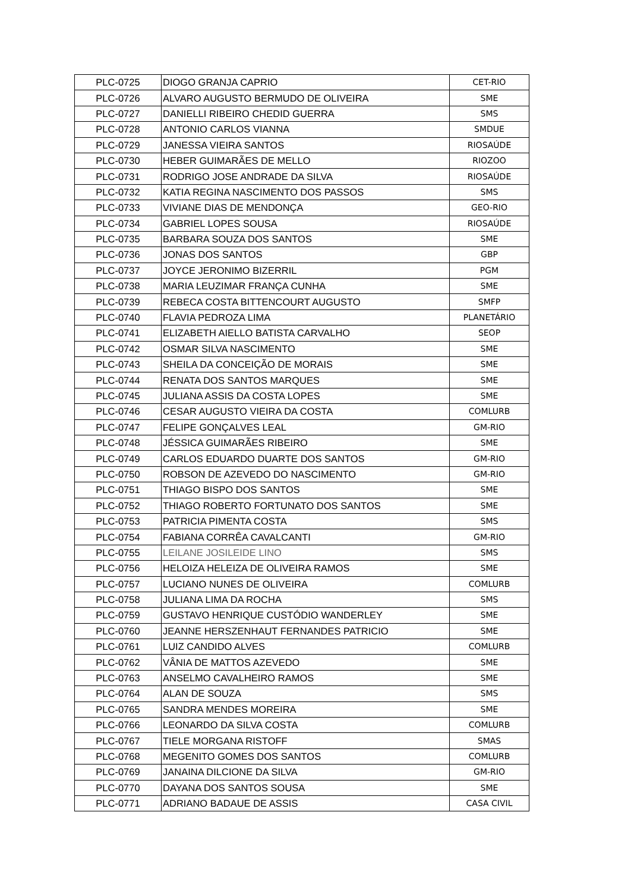| PLC-0725 | DIOGO GRANJA CAPRIO | CET-RIO |
| PLC-0726 | ALVARO AUGUSTO BERMUDO DE OLIVEIRA | SME |
| PLC-0727 | DANIELLI RIBEIRO CHEDID GUERRA | SMS |
| PLC-0728 | ANTONIO CARLOS VIANNA | SMDUE |
| PLC-0729 | JANESSA VIEIRA SANTOS | RIOSAÚDE |
| PLC-0730 | HEBER GUIMARÃES DE MELLO | RIOZOO |
| PLC-0731 | RODRIGO JOSE ANDRADE DA SILVA | RIOSAÚDE |
| PLC-0732 | KATIA REGINA NASCIMENTO DOS PASSOS | SMS |
| PLC-0733 | VIVIANE DIAS DE MENDONÇA | GEO-RIO |
| PLC-0734 | GABRIEL LOPES SOUSA | RIOSAÚDE |
| PLC-0735 | BARBARA SOUZA DOS SANTOS | SME |
| PLC-0736 | JONAS DOS SANTOS | GBP |
| PLC-0737 | JOYCE JERONIMO BIZERRIL | PGM |
| PLC-0738 | MARIA LEUZIMAR FRANÇA CUNHA | SME |
| PLC-0739 | REBECA COSTA BITTENCOURT AUGUSTO | SMFP |
| PLC-0740 | FLAVIA PEDROZA LIMA | PLANETÁRIO |
| PLC-0741 | ELIZABETH AIELLO BATISTA CARVALHO | SEOP |
| PLC-0742 | OSMAR SILVA NASCIMENTO | SME |
| PLC-0743 | SHEILA DA CONCEIÇÃO DE MORAIS | SME |
| PLC-0744 | RENATA DOS SANTOS MARQUES | SME |
| PLC-0745 | JULIANA ASSIS DA COSTA LOPES | SME |
| PLC-0746 | CESAR AUGUSTO VIEIRA DA COSTA | COMLURB |
| PLC-0747 | FELIPE GONÇALVES LEAL | GM-RIO |
| PLC-0748 | JÉSSICA GUIMARÃES RIBEIRO | SME |
| PLC-0749 | CARLOS EDUARDO DUARTE DOS SANTOS | GM-RIO |
| PLC-0750 | ROBSON DE AZEVEDO DO NASCIMENTO | GM-RIO |
| PLC-0751 | THIAGO BISPO DOS SANTOS | SME |
| PLC-0752 | THIAGO ROBERTO FORTUNATO DOS SANTOS | SME |
| PLC-0753 | PATRICIA PIMENTA COSTA | SMS |
| PLC-0754 | FABIANA CORRÊA CAVALCANTI | GM-RIO |
| PLC-0755 | LEILANE JOSILEIDE LINO | SMS |
| PLC-0756 | HELOIZA HELEIZA DE OLIVEIRA RAMOS | SME |
| PLC-0757 | LUCIANO NUNES DE OLIVEIRA | COMLURB |
| PLC-0758 | JULIANA LIMA DA ROCHA | SMS |
| PLC-0759 | GUSTAVO HENRIQUE CUSTÓDIO WANDERLEY | SME |
| PLC-0760 | JEANNE HERSZENHAUT FERNANDES PATRICIO | SME |
| PLC-0761 | LUIZ CANDIDO ALVES | COMLURB |
| PLC-0762 | VÂNIA DE MATTOS AZEVEDO | SME |
| PLC-0763 | ANSELMO CAVALHEIRO RAMOS | SME |
| PLC-0764 | ALAN DE SOUZA | SMS |
| PLC-0765 | SANDRA MENDES MOREIRA | SME |
| PLC-0766 | LEONARDO DA SILVA COSTA | COMLURB |
| PLC-0767 | TIELE MORGANA RISTOFF | SMAS |
| PLC-0768 | MEGENITO GOMES DOS SANTOS | COMLURB |
| PLC-0769 | JANAINA DILCIONE DA SILVA | GM-RIO |
| PLC-0770 | DAYANA DOS SANTOS SOUSA | SME |
| PLC-0771 | ADRIANO BADAUE DE ASSIS | CASA CIVIL |